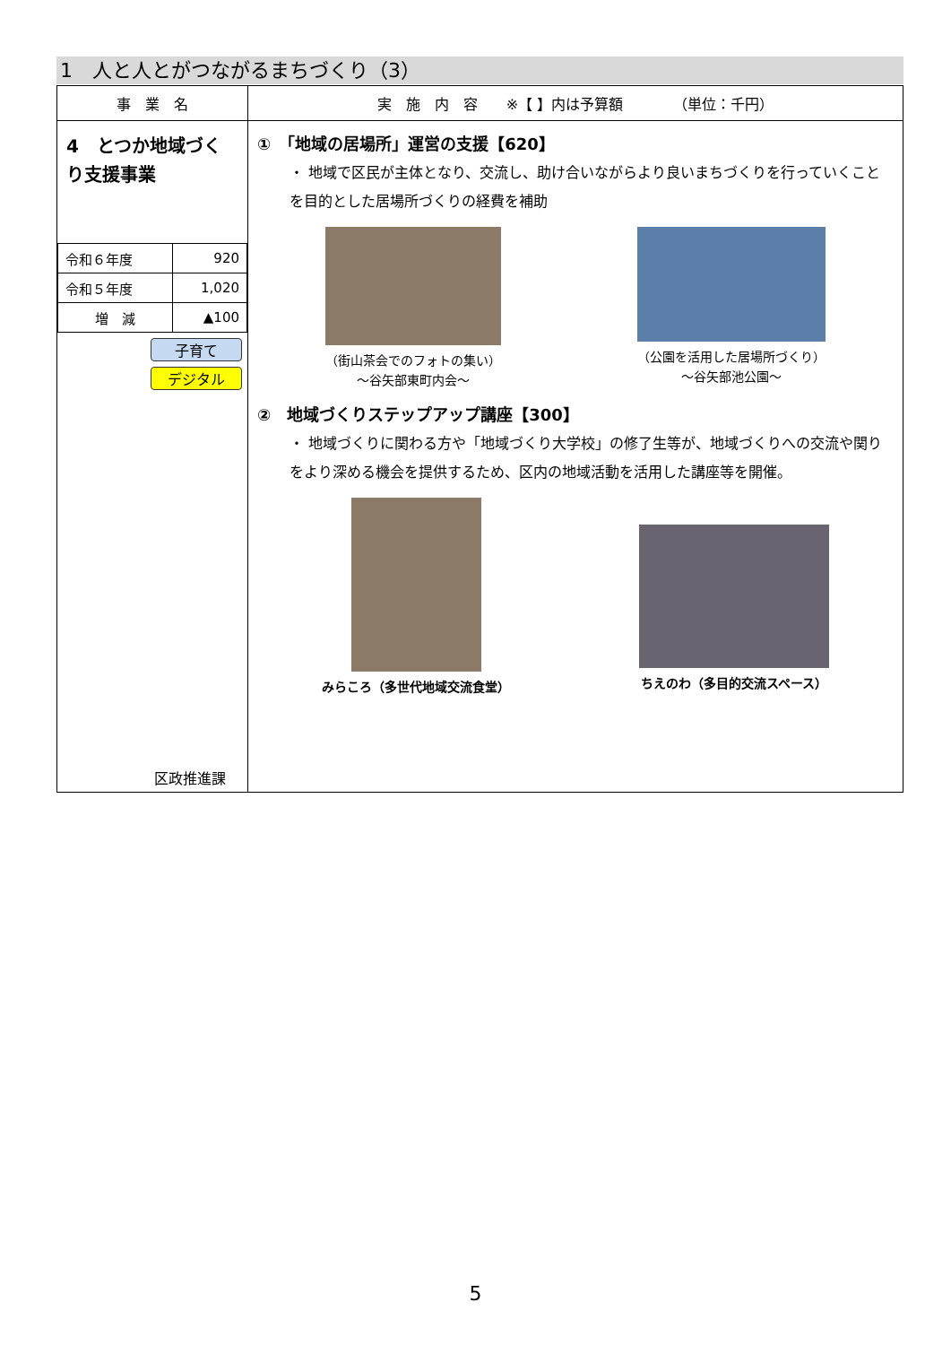1　人と人とがつながるまちづくり（3）
| 事 業 名 | 実 施 内 容 ※【 】内は予算額 （単位：千円） |
| --- | --- |
| 4 とつか地域づくり支援事業 / 令和６年度 / 920 / / 令和５年度 / 1,020 / / 増 減 / ▲100 / 子育て デジタル 区政推進課 | ① 「地域の居場所」運営の支援【620】 ・ 地域で区民が主体となり、交流し、助け合いながらより良いまちづくりを行っていくことを目的とした居場所づくりの経費を補助 （街山茶会でのフォトの集い） ～谷矢部東町内会～ （公園を活用した居場所づくり） ～谷矢部池公園～ ② 地域づくりステップアップ講座【300】 ・ 地域づくりに関わる方や「地域づくり大学校」の修了生等が、地域づくりへの交流や関りをより深める機会を提供するため、区内の地域活動を活用した講座等を開催。 みらころ（多世代地域交流食堂） ちえのわ（多目的交流スペース） |
5